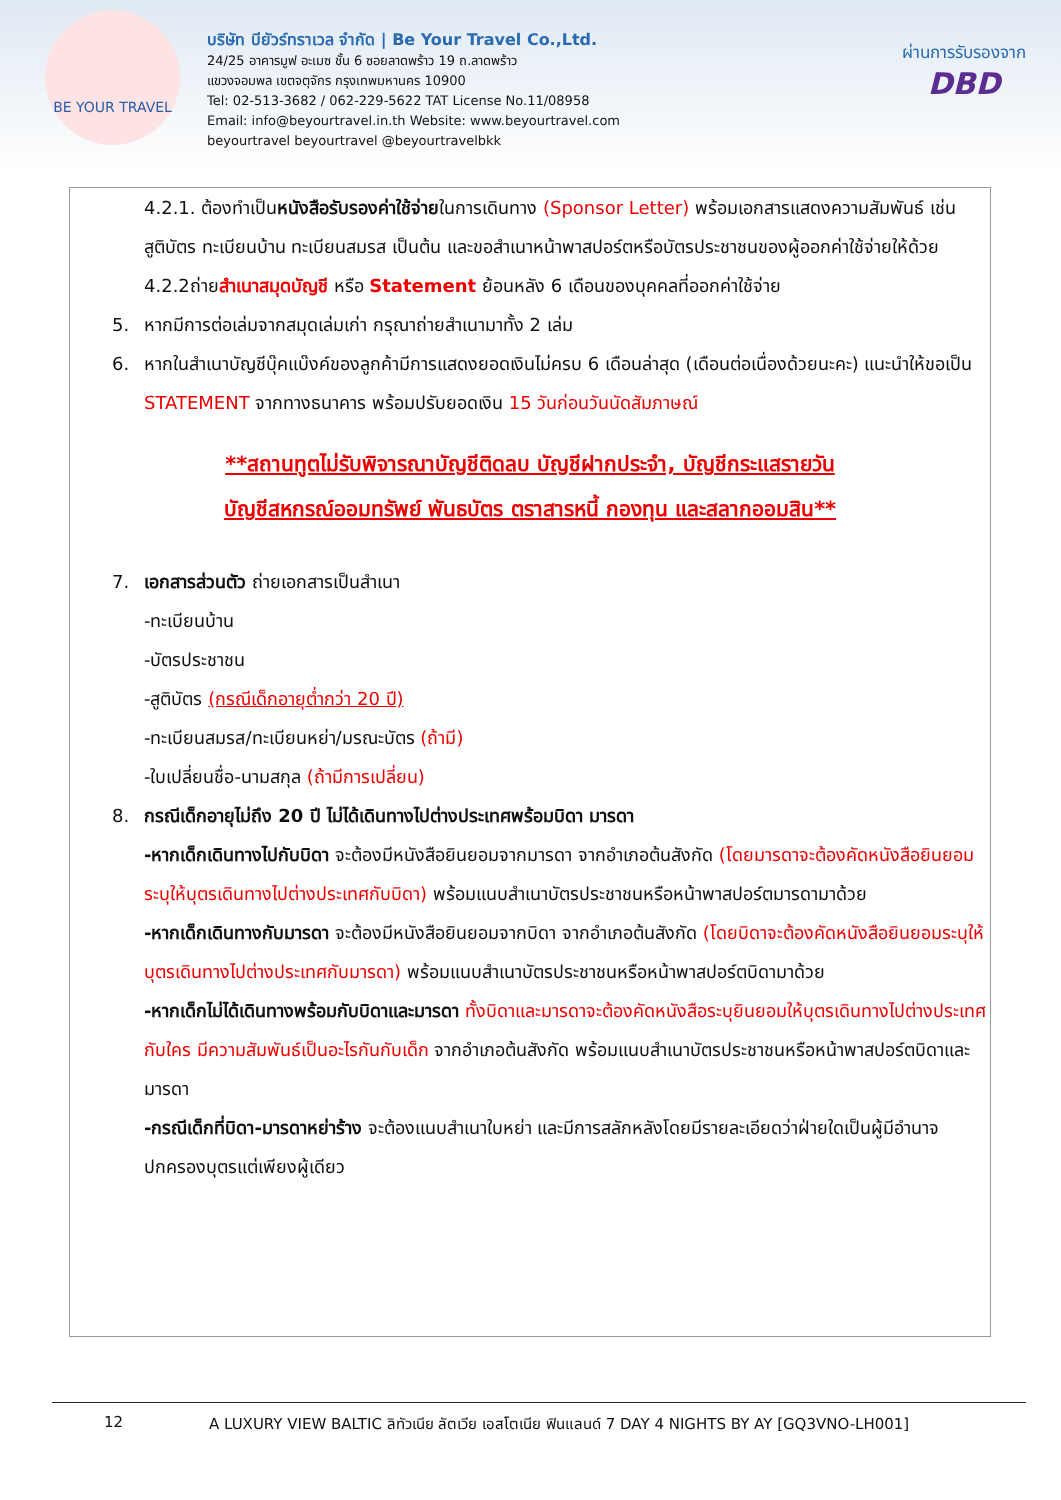BE YOUR TRAVEL
บริษัท บียัวร์ทราเวล จำกัด | Be Your Travel Co.,Ltd.
24/25 อาคารมูฟ อะเมซ ชั้น 6 ซอยลาดพร้าว 19 ถ.ลาดพร้าว
แขวงจอมพล เขตจตุจักร กรุงเทพมหานคร 10900
Tel: 02-513-3682 / 062-229-5622 TAT License No.11/08958
Email: info@beyourtravel.in.th Website: www.beyourtravel.com
beyourtravel beyourtravel @beyourtravelbkk
ผ่านการรับรองจาก
DBD
4.2.1. ต้องทำเป็นหนังสือรับรองค่าใช้จ่ายในการเดินทาง (Sponsor Letter) พร้อมเอกสารแสดงความสัมพันธ์ เช่น สูติบัตร ทะเบียนบ้าน ทะเบียนสมรส เป็นต้น และขอสำเนาหน้าพาสปอร์ตหรือบัตรประชาชนของผู้ออกค่าใช้จ่ายให้ด้วย
4.2.2ถ่ายสำเนาสมุดบัญชี หรือ Statement ย้อนหลัง 6 เดือนของบุคคลที่ออกค่าใช้จ่าย
5. หากมีการต่อเล่มจากสมุดเล่มเก่า กรุณาถ่ายสำเนามาทั้ง 2 เล่ม
6. หากในสำเนาบัญชีบุ๊คแบ๊งค์ของลูกค้ามีการแสดงยอดเงินไม่ครบ 6 เดือนล่าสุด (เดือนต่อเนื่องด้วยนะคะ) แนะนำให้ขอเป็น STATEMENT จากทางธนาคาร พร้อมปรับยอดเงิน 15 วันก่อนวันนัดสัมภาษณ์
**สถานทูตไม่รับพิจารณาบัญชีติดลบ บัญชีฝากประจำ, บัญชีกระแสรายวัน
บัญชีสหกรณ์ออมทรัพย์ พันธบัตร ตราสารหนี้ กองทุน และสลากออมสิน**
7. เอกสารส่วนตัว ถ่ายเอกสารเป็นสำเนา
-ทะเบียนบ้าน
-บัตรประชาชน
-สูติบัตร (กรณีเด็กอายุต่ำกว่า 20 ปี)
-ทะเบียนสมรส/ทะเบียนหย่า/มรณะบัตร (ถ้ามี)
-ใบเปลี่ยนชื่อ-นามสกุล (ถ้ามีการเปลี่ยน)
8. กรณีเด็กอายุไม่ถึง 20 ปี ไม่ได้เดินทางไปต่างประเทศพร้อมบิดา มารดา
-หากเด็กเดินทางไปกับบิดา จะต้องมีหนังสือยินยอมจากมารดา จากอำเภอต้นสังกัด (โดยมารดาจะต้องคัดหนังสือยินยอมระบุให้บุตรเดินทางไปต่างประเทศกับบิดา) พร้อมแนบสำเนาบัตรประชาชนหรือหน้าพาสปอร์ตมารดามาด้วย
-หากเด็กเดินทางกับมารดา จะต้องมีหนังสือยินยอมจากบิดา จากอำเภอต้นสังกัด (โดยบิดาจะต้องคัดหนังสือยินยอมระบุให้บุตรเดินทางไปต่างประเทศกับมารดา) พร้อมแนบสำเนาบัตรประชาชนหรือหน้าพาสปอร์ตบิดามาด้วย
-หากเด็กไม่ได้เดินทางพร้อมกับบิดาและมารดา ทั้งบิดาและมารดาจะต้องคัดหนังสือระบุยินยอมให้บุตรเดินทางไปต่างประเทศกับใคร มีความสัมพันธ์เป็นอะไรกันกับเด็ก จากอำเภอต้นสังกัด พร้อมแนบสำเนาบัตรประชาชนหรือหน้าพาสปอร์ตบิดาและมารดา
-กรณีเด็กที่บิดา-มารดาหย่าร้าง จะต้องแนบสำเนาใบหย่า และมีการสลักหลังโดยมีรายละเอียดว่าฝ่ายใดเป็นผู้มีอำนาจปกครองบุตรแต่เพียงผู้เดียว
12 A LUXURY VIEW BALTIC ลิทัวเนีย ลัตเวีย เอสโตเนีย ฟินแลนด์ 7 DAY 4 NIGHTS BY AY [GQ3VNO-LH001]